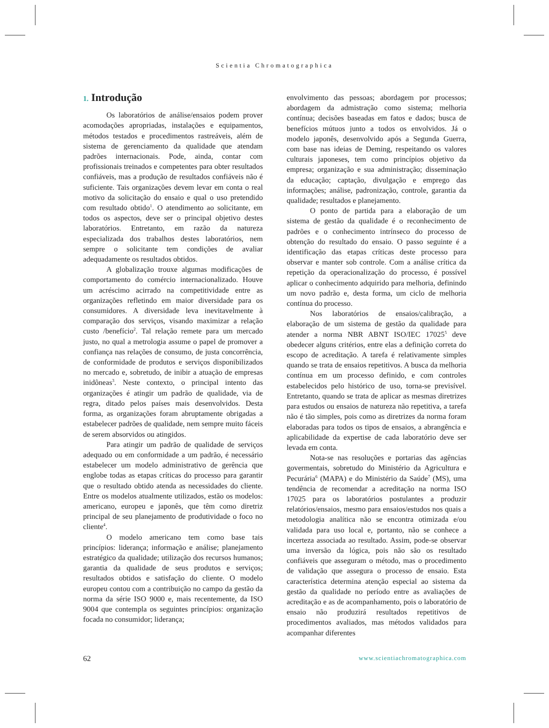Scientia Chromatographica
1. Introdução
Os laboratórios de análise/ensaios podem prover acomodações apropriadas, instalações e equipamentos, métodos testados e procedimentos rastreáveis, além de sistema de gerenciamento da qualidade que atendam padrões internacionais. Pode, ainda, contar com profissionais treinados e competentes para obter resultados confiáveis, mas a produção de resultados confiáveis não é suficiente. Tais organizações devem levar em conta o real motivo da solicitação do ensaio e qual o uso pretendido com resultado obtido<sup>1</sup>. O atendimento ao solicitante, em todos os aspectos, deve ser o principal objetivo destes laboratórios. Entretanto, em razão da natureza especializada dos trabalhos destes laboratórios, nem sempre o solicitante tem condições de avaliar adequadamente os resultados obtidos.
A globalização trouxe algumas modificações de comportamento do comércio internacionalizado. Houve um acréscimo acirrado na competitividade entre as organizações refletindo em maior diversidade para os consumidores. A diversidade leva inevitavelmente à comparação dos serviços, visando maximizar a relação custo /benefício<sup>2</sup>. Tal relação remete para um mercado justo, no qual a metrologia assume o papel de promover a confiança nas relações de consumo, de justa concorrência, de conformidade de produtos e serviços disponibilizados no mercado e, sobretudo, de inibir a atuação de empresas inidôneas<sup>3</sup>. Neste contexto, o principal intento das organizações é atingir um padrão de qualidade, via de regra, ditado pelos países mais desenvolvidos. Desta forma, as organizações foram abruptamente obrigadas a estabelecer padrões de qualidade, nem sempre muito fáceis de serem absorvidos ou atingidos.
Para atingir um padrão de qualidade de serviços adequado ou em conformidade a um padrão, é necessário estabelecer um modelo administrativo de gerência que englobe todas as etapas críticas do processo para garantir que o resultado obtido atenda as necessidades do cliente. Entre os modelos atualmente utilizados, estão os modelos: americano, europeu e japonês, que têm como diretriz principal de seu planejamento de produtividade o foco no cliente<sup>4</sup>.
O modelo americano tem como base tais princípios: liderança; informação e análise; planejamento estratégico da qualidade; utilização dos recursos humanos; garantia da qualidade de seus produtos e serviços; resultados obtidos e satisfação do cliente. O modelo europeu contou com a contribuição no campo da gestão da norma da série ISO 9000 e, mais recentemente, da ISO 9004 que contempla os seguintes princípios: organização focada no consumidor; liderança;
envolvimento das pessoas; abordagem por processos; abordagem da admistração como sistema; melhoria contínua; decisões baseadas em fatos e dados; busca de benefícios mútuos junto a todos os envolvidos. Já o modelo japonês, desenvolvido após a Segunda Guerra, com base nas ideias de Deming, respeitando os valores culturais japoneses, tem como princípios objetivo da empresa; organização e sua administração; disseminação da educação; captação, divulgação e emprego das informações; análise, padronização, controle, garantia da qualidade; resultados e planejamento.
O ponto de partida para a elaboração de um sistema de gestão da qualidade é o reconhecimento de padrões e o conhecimento intrínseco do processo de obtenção do resultado do ensaio. O passo seguinte é a identificação das etapas críticas deste processo para observar e manter sob controle. Com a análise crítica da repetição da operacionalização do processo, é possível aplicar o conhecimento adquirido para melhoria, definindo um novo padrão e, desta forma, um ciclo de melhoria contínua do processo.
Nos laboratórios de ensaios/calibração, a elaboração de um sistema de gestão da qualidade para atender a norma NBR ABNT ISO/IEC 17025<sup>5</sup> deve obedecer alguns critérios, entre elas a definição correta do escopo de acreditação. A tarefa é relativamente simples quando se trata de ensaios repetitivos. A busca da melhoria contínua em um processo definido, e com controles estabelecidos pelo histórico de uso, torna-se previsível. Entretanto, quando se trata de aplicar as mesmas diretrizes para estudos ou ensaios de natureza não repetitiva, a tarefa não é tão simples, pois como as diretrizes da norma foram elaboradas para todos os tipos de ensaios, a abrangência e aplicabilidade da expertise de cada laboratório deve ser levada em conta.
Nota-se nas resoluções e portarias das agências govermentais, sobretudo do Ministério da Agricultura e Pecurária<sup>6</sup> (MAPA) e do Ministério da Saúde<sup>7</sup> (MS), uma tendência de recomendar a acreditação na norma ISO 17025 para os laboratórios postulantes a produzir relatórios/ensaios, mesmo para ensaios/estudos nos quais a metodologia analítica não se encontra otimizada e/ou validada para uso local e, portanto, não se conhece a incerteza associada ao resultado. Assim, pode-se observar uma inversão da lógica, pois não são os resultado confiáveis que asseguram o método, mas o procedimento de validação que assegura o processo de ensaio. Esta característica determina atenção especial ao sistema da gestão da qualidade no período entre as avaliações de acreditação e as de acompanhamento, pois o laboratório de ensaio não produzirá resultados repetitivos de procedimentos avaliados, mas métodos validados para acompanhar diferentes
62 www.scientiachromatographica.com